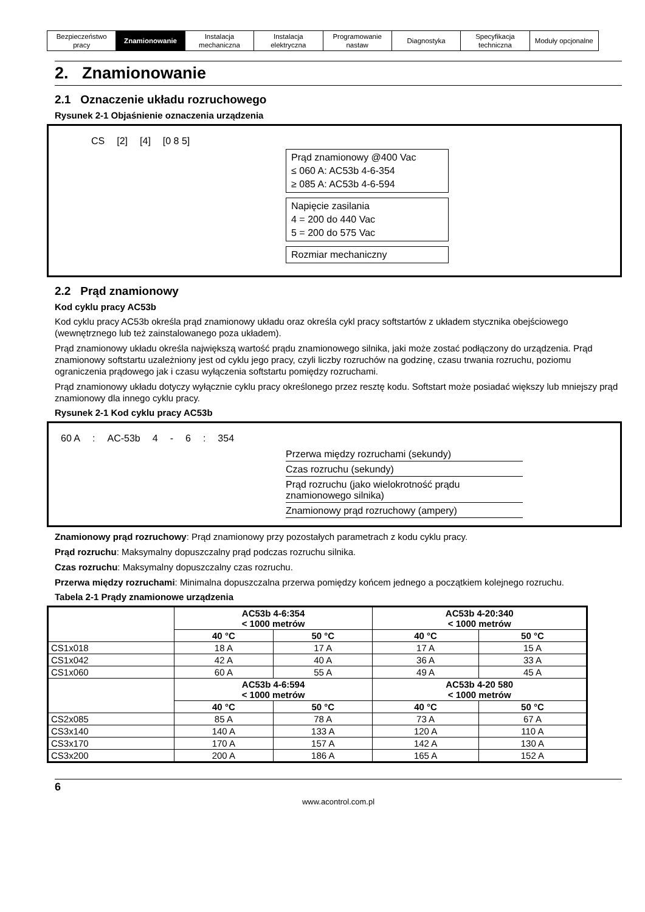| Bezpieczeństwo pracy | Znamionowanie | Instalacja mechaniczna | Instalacja elektryczna | Programowanie nastaw | Diagnostyka | Specyfikacja techniczna | Moduły opcjonalne |
2. Znamionowanie
2.1 Oznaczenie układu rozruchowego
Rysunek 2-1 Objaśnienie oznaczenia urządzenia
CS [2] [4] [0 8 5]
Prąd znamionowy @400 Vac
≤ 060 A: AC53b 4-6-354
≥ 085 A: AC53b 4-6-594
Napięcie zasilania
4 = 200 do 440 Vac
5 = 200 do 575 Vac
Rozmiar mechaniczny
2.2 Prąd znamionowy
Kod cyklu pracy AC53b
Kod cyklu pracy AC53b określa prąd znamionowy układu oraz określa cykl pracy softstartów z układem stycznika obejściowego (wewnętrznego lub też zainstalowanego poza układem).
Prąd znamionowy układu określa największą wartość prądu znamionowego silnika, jaki może zostać podłączony do urządzenia. Prąd znamionowy softstartu uzależniony jest od cyklu jego pracy, czyli liczby rozruchów na godzinę, czasu trwania rozruchu, poziomu ograniczenia prądowego jak i czasu wyłączenia softstartu pomiędzy rozruchami.
Prąd znamionowy układu dotyczy wyłącznie cyklu pracy określonego przez resztę kodu. Softstart może posiadać większy lub mniejszy prąd znamionowy dla innego cyklu pracy.
Rysunek 2-1 Kod cyklu pracy AC53b
60 A: AC-53b 4 - 6: 354
Przerwa między rozruchami (sekundy)
Czas rozruchu (sekundy)
Prąd rozruchu (jako wielokrotność prądu
znamionowego silnika)
Znamionowy prąd rozruchowy (ampery)
Znamionowy prąd rozruchowy: Prąd znamionowy przy pozostałych parametrach z kodu cyklu pracy.
Prąd rozruchu: Maksymalny dopuszczalny prąd podczas rozruchu silnika.
Czas rozruchu: Maksymalny dopuszczalny czas rozruchu.
Przerwa między rozruchami: Minimalna dopuszczalna przerwa pomiędzy końcem jednego a początkiem kolejnego rozruchu.
Tabela 2-1 Prądy znamionowe urządzenia
| | AC53b 4-6:354 < 1000 metrów | | AC53b 4-20:340 < 1000 metrów | |
| --- | --- | --- | --- | --- |
| | 40 °C | 50 °C | 40 °C | 50 °C |
| CS1x018 | 18 A | 17 A | 17 A | 15 A |
| CS1x042 | 42 A | 40 A | 36 A | 33 A |
| CS1x060 | 60 A | 55 A | 49 A | 45 A |
| | AC53b 4-6:594 < 1000 metrów | | AC53b 4-20 580 < 1000 metrów | |
| | 40 °C | 50 °C | 40 °C | 50 °C |
| CS2x085 | 85 A | 78 A | 73 A | 67 A |
| CS3x140 | 140 A | 133 A | 120 A | 110 A |
| CS3x170 | 170 A | 157 A | 142 A | 130 A |
| CS3x200 | 200 A | 186 A | 165 A | 152 A |
6
www.acontrol.com.pl